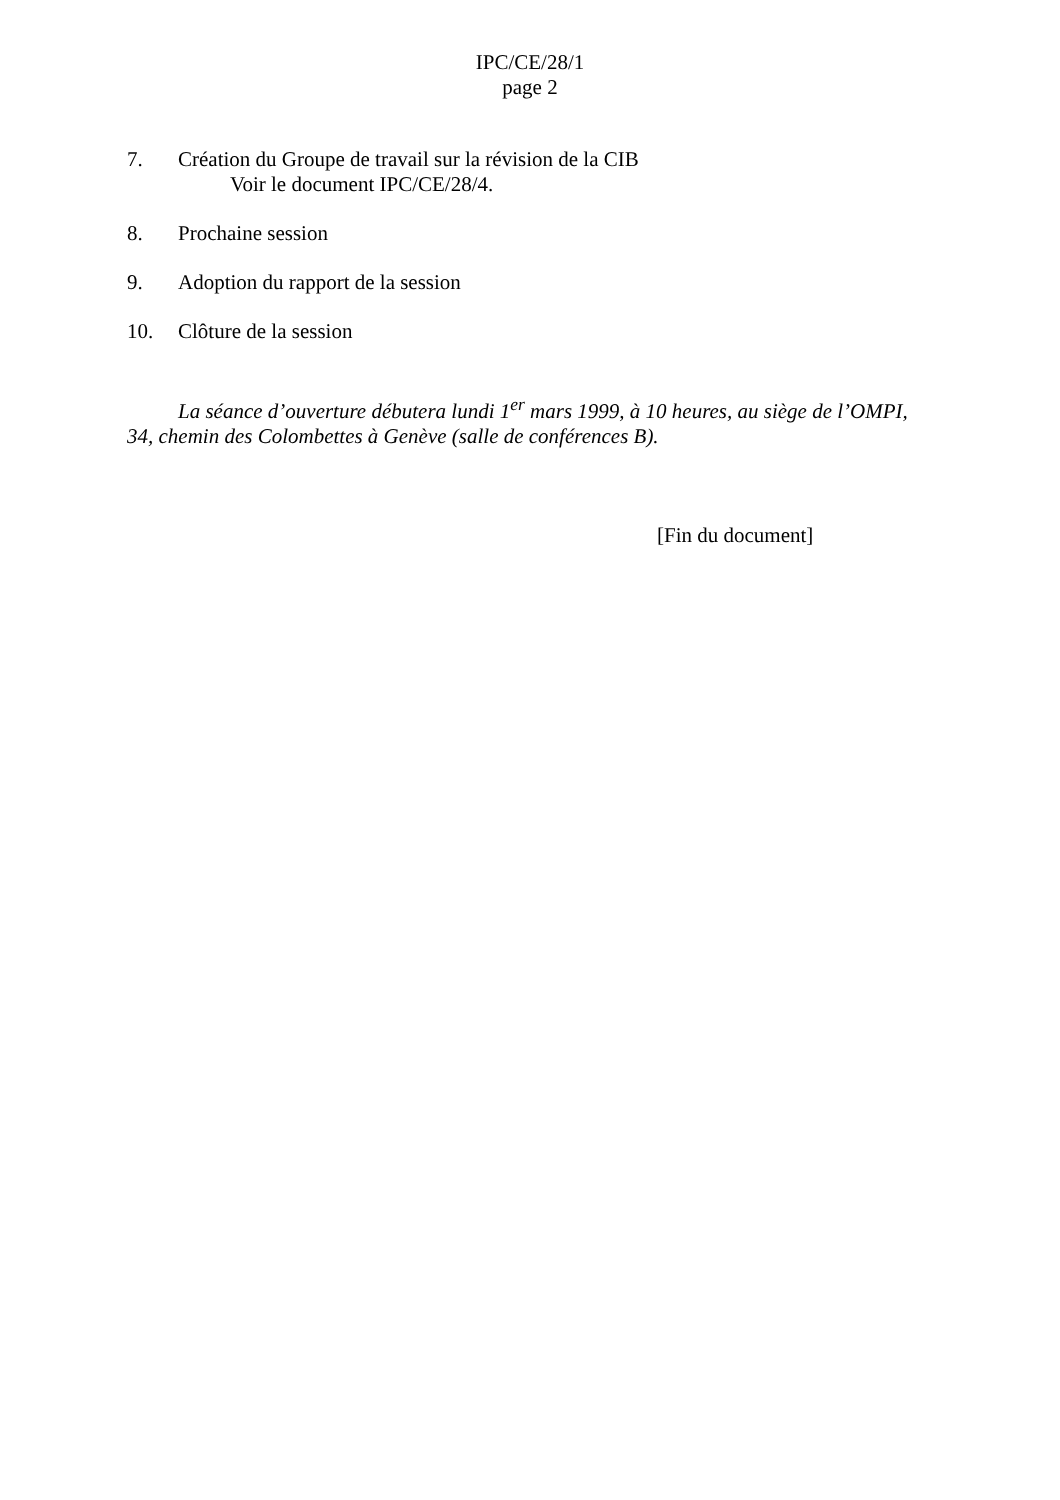IPC/CE/28/1
page 2
7. Création du Groupe de travail sur la révision de la CIB
Voir le document IPC/CE/28/4.
8. Prochaine session
9. Adoption du rapport de la session
10. Clôture de la session
La séance d’ouverture débutera lundi 1<sup>er</sup> mars 1999, à 10 heures, au siège de l’OMPI, 34, chemin des Colombettes à Genève (salle de conférences B).
[Fin du document]